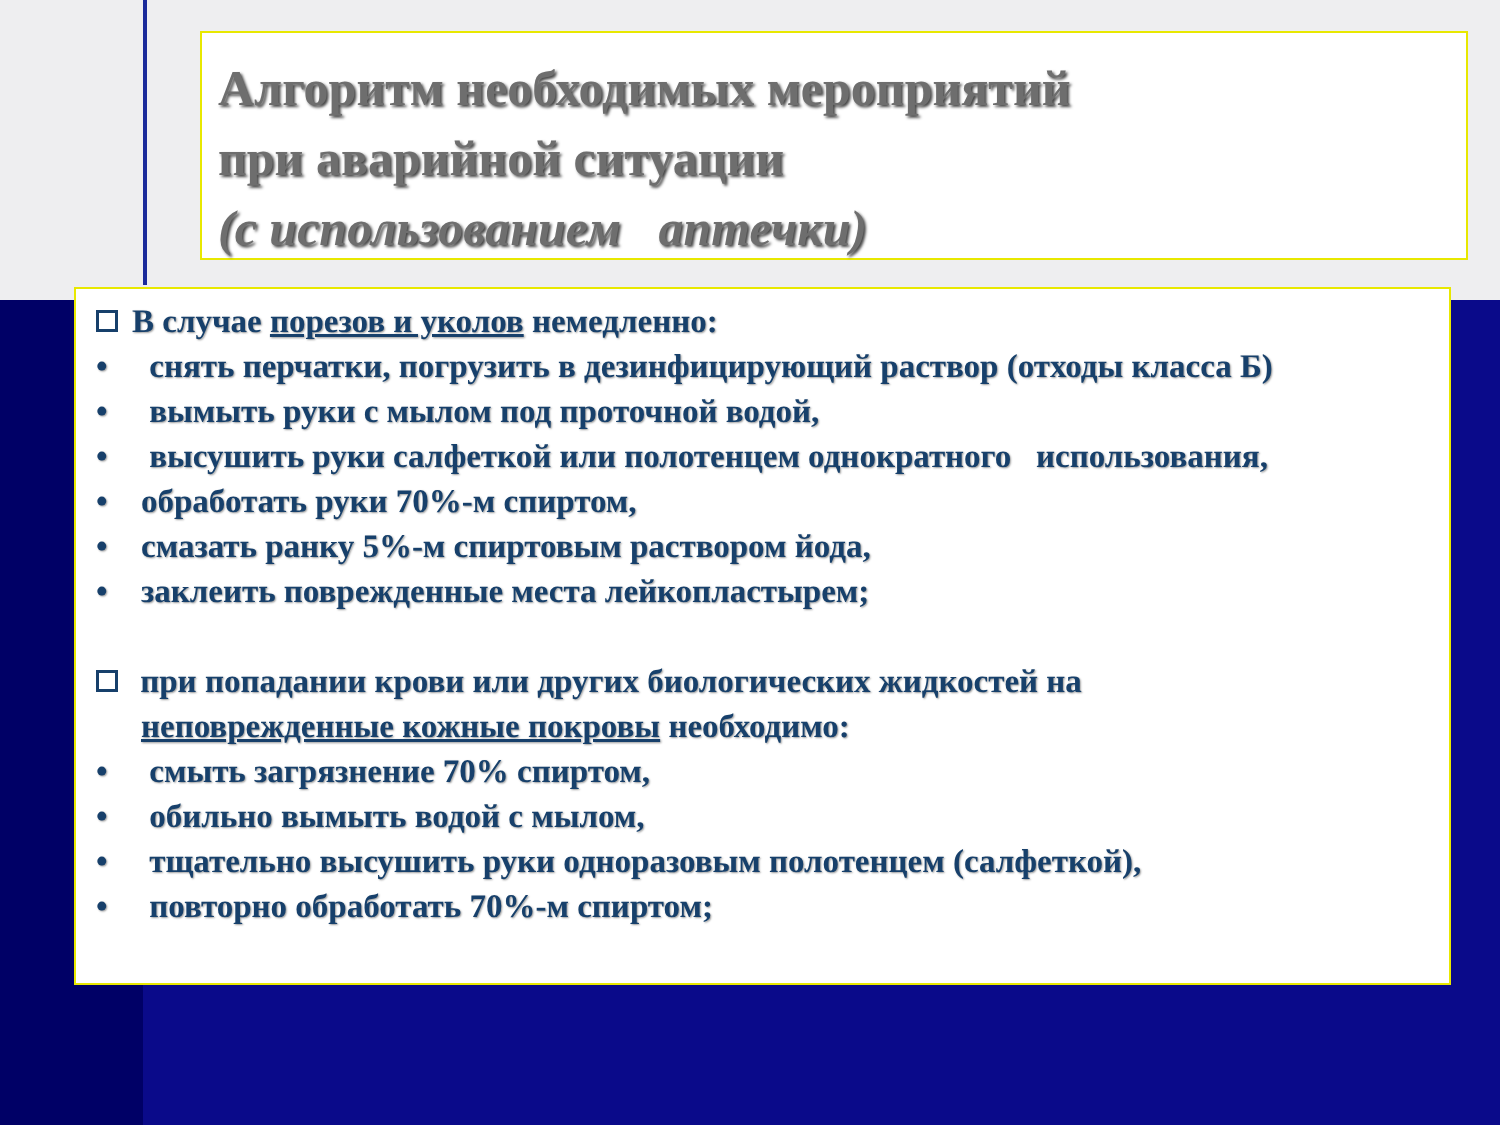Алгоритм необходимых мероприятий
при аварийной ситуации
(с использованием аптечки)
В случае порезов и уколов немедленно:
• снять перчатки, погрузить в дезинфицирующий раствор (отходы класса Б)
• вымыть руки с мылом под проточной водой,
• высушить руки салфеткой или полотенцем однократного использования,
• обработать руки 70%-м спиртом,
• смазать ранку 5%-м спиртовым раствором йода,
• заклеить поврежденные места лейкопластырем;
при попадании крови или других биологических жидкостей на
неповрежденные кожные покровы необходимо:
• смыть загрязнение 70% спиртом,
• обильно вымыть водой с мылом,
• тщательно высушить руки одноразовым полотенцем (салфеткой),
• повторно обработать 70%-м спиртом;